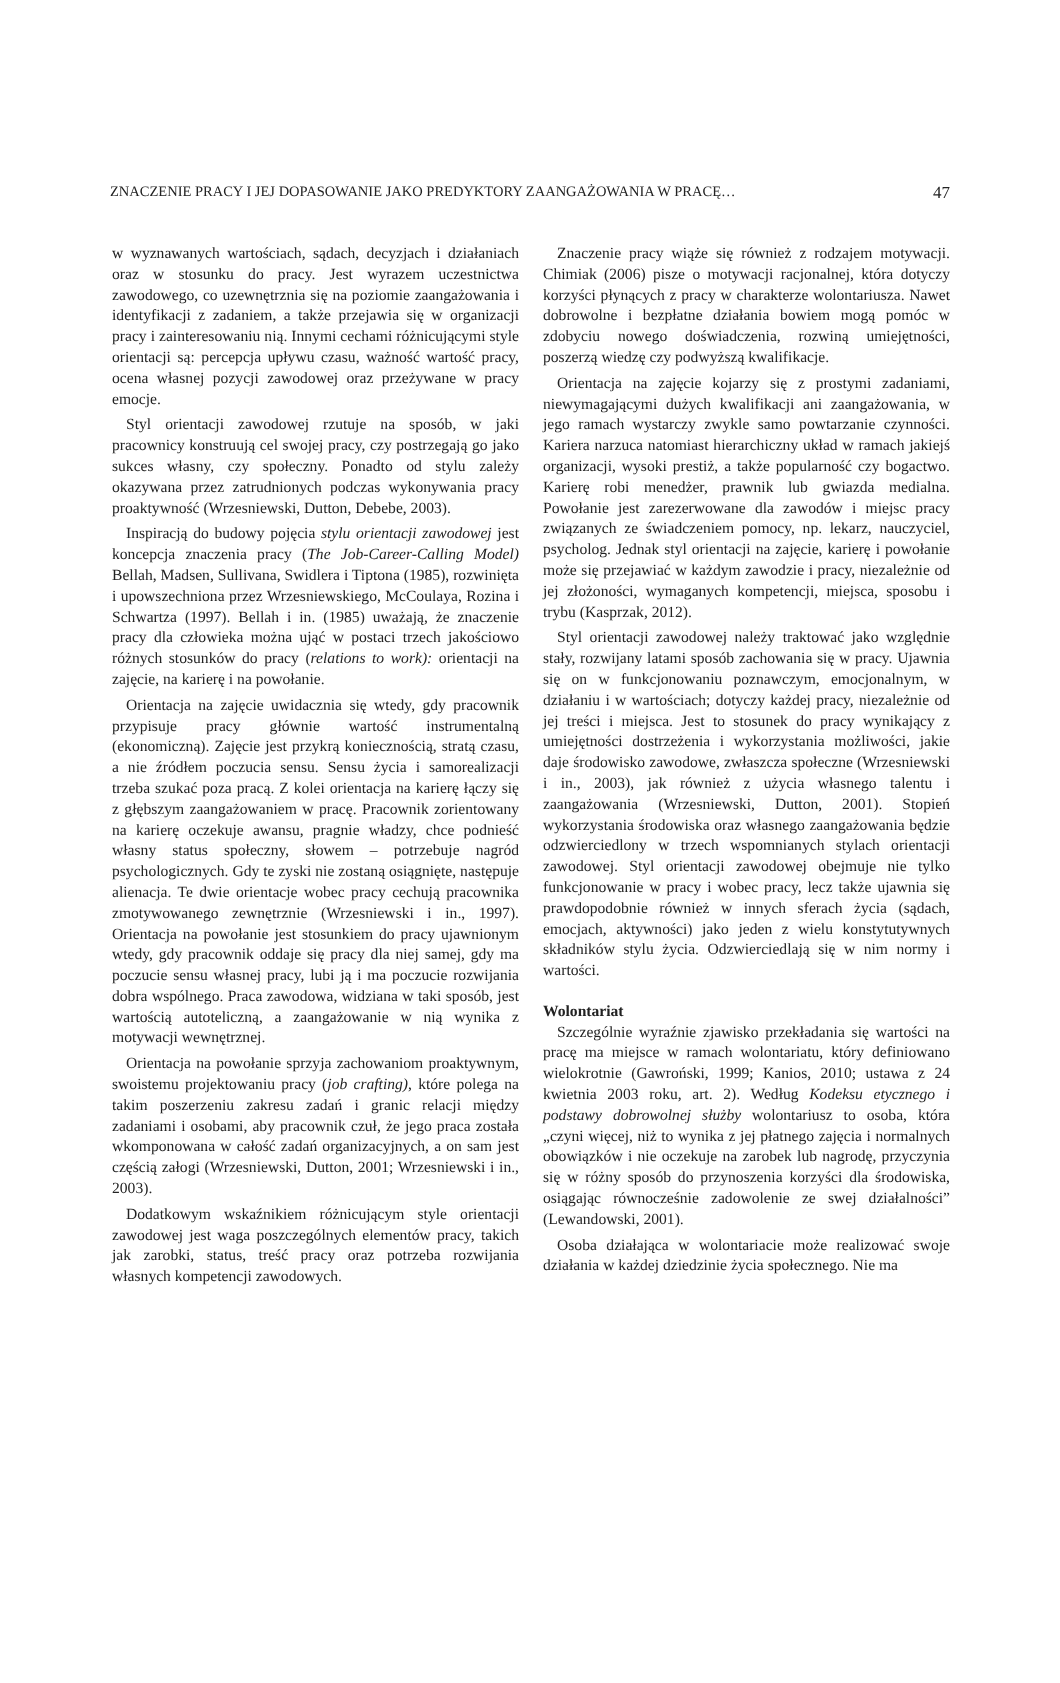ZNACZENIE PRACY I JEJ DOPASOWANIE JAKO PREDYKTORY ZAANGAŻOWANIA W PRACĘ… 47
w wyznawanych wartościach, sądach, decyzjach i działaniach oraz w stosunku do pracy. Jest wyrazem uczestnictwa zawodowego, co uzewnętrznia się na poziomie zaangażowania i identyfikacji z zadaniem, a także przejawia się w organizacji pracy i zainteresowaniu nią. Innymi cechami różnicującymi style orientacji są: percepcja upływu czasu, ważność wartość pracy, ocena własnej pozycji zawodowej oraz przeżywane w pracy emocje.
Styl orientacji zawodowej rzutuje na sposób, w jaki pracownicy konstruują cel swojej pracy, czy postrzegają go jako sukces własny, czy społeczny. Ponadto od stylu zależy okazywana przez zatrudnionych podczas wykonywania pracy proaktywność (Wrzesniewski, Dutton, Debebe, 2003).
Inspiracją do budowy pojęcia stylu orientacji zawodowej jest koncepcja znaczenia pracy (The Job-Career-Calling Model) Bellah, Madsen, Sullivana, Swidlera i Tiptona (1985), rozwinięta i upowszechniona przez Wrzesniewskiego, McCoulaya, Rozina i Schwartza (1997). Bellah i in. (1985) uważają, że znaczenie pracy dla człowieka można ująć w postaci trzech jakościowo różnych stosunków do pracy (relations to work): orientacji na zajęcie, na karierę i na powołanie.
Orientacja na zajęcie uwidacznia się wtedy, gdy pracownik przypisuje pracy głównie wartość instrumentalną (ekonomiczną). Zajęcie jest przykrą koniecznością, stratą czasu, a nie źródłem poczucia sensu. Sensu życia i samorealizacji trzeba szukać poza pracą. Z kolei orientacja na karierę łączy się z głębszym zaangażowaniem w pracę. Pracownik zorientowany na karierę oczekuje awansu, pragnie władzy, chce podnieść własny status społeczny, słowem – potrzebuje nagród psychologicznych. Gdy te zyski nie zostaną osiągnięte, następuje alienacja. Te dwie orientacje wobec pracy cechują pracownika zmotywowanego zewnętrznie (Wrzesniewski i in., 1997). Orientacja na powołanie jest stosunkiem do pracy ujawnionym wtedy, gdy pracownik oddaje się pracy dla niej samej, gdy ma poczucie sensu własnej pracy, lubi ją i ma poczucie rozwijania dobra wspólnego. Praca zawodowa, widziana w taki sposób, jest wartością autoteliczną, a zaangażowanie w nią wynika z motywacji wewnętrznej.
Orientacja na powołanie sprzyja zachowaniom proaktywnym, swoistemu projektowaniu pracy (job crafting), które polega na takim poszerzeniu zakresu zadań i granic relacji między zadaniami i osobami, aby pracownik czuł, że jego praca została wkomponowana w całość zadań organizacyjnych, a on sam jest częścią załogi (Wrzesniewski, Dutton, 2001; Wrzesniewski i in., 2003).
Dodatkowym wskaźnikiem różnicującym style orientacji zawodowej jest waga poszczególnych elementów pracy, takich jak zarobki, status, treść pracy oraz potrzeba rozwijania własnych kompetencji zawodowych.
Znaczenie pracy wiąże się również z rodzajem motywacji. Chimiak (2006) pisze o motywacji racjonalnej, która dotyczy korzyści płynących z pracy w charakterze wolontariusza. Nawet dobrowolne i bezpłatne działania bowiem mogą pomóc w zdobyciu nowego doświadczenia, rozwiną umiejętności, poszerzą wiedzę czy podwyższą kwalifikacje.
Orientacja na zajęcie kojarzy się z prostymi zadaniami, niewymagającymi dużych kwalifikacji ani zaangażowania, w jego ramach wystarczy zwykle samo powtarzanie czynności. Kariera narzuca natomiast hierarchiczny układ w ramach jakiejś organizacji, wysoki prestiż, a także popularność czy bogactwo. Karierę robi menedżer, prawnik lub gwiazda medialna. Powołanie jest zarezerwowane dla zawodów i miejsc pracy związanych ze świadczeniem pomocy, np. lekarz, nauczyciel, psycholog. Jednak styl orientacji na zajęcie, karierę i powołanie może się przejawiać w każdym zawodzie i pracy, niezależnie od jej złożoności, wymaganych kompetencji, miejsca, sposobu i trybu (Kasprzak, 2012).
Styl orientacji zawodowej należy traktować jako względnie stały, rozwijany latami sposób zachowania się w pracy. Ujawnia się on w funkcjonowaniu poznawczym, emocjonalnym, w działaniu i w wartościach; dotyczy każdej pracy, niezależnie od jej treści i miejsca. Jest to stosunek do pracy wynikający z umiejętności dostrzeżenia i wykorzystania możliwości, jakie daje środowisko zawodowe, zwłaszcza społeczne (Wrzesniewski i in., 2003), jak również z użycia własnego talentu i zaangażowania (Wrzesniewski, Dutton, 2001). Stopień wykorzystania środowiska oraz własnego zaangażowania będzie odzwierciedlony w trzech wspomnianych stylach orientacji zawodowej. Styl orientacji zawodowej obejmuje nie tylko funkcjonowanie w pracy i wobec pracy, lecz także ujawnia się prawdopodobnie również w innych sferach życia (sądach, emocjach, aktywności) jako jeden z wielu konstytutywnych składników stylu życia. Odzwierciedlają się w nim normy i wartości.
Wolontariat
Szczególnie wyraźnie zjawisko przekładania się wartości na pracę ma miejsce w ramach wolontariatu, który definiowano wielokrotnie (Gawroński, 1999; Kanios, 2010; ustawa z 24 kwietnia 2003 roku, art. 2). Według Kodeksu etycznego i podstawy dobrowolnej służby wolontariusz to osoba, która „czyni więcej, niż to wynika z jej płatnego zajęcia i normalnych obowiązków i nie oczekuje na zarobek lub nagrodę, przyczynia się w różny sposób do przynoszenia korzyści dla środowiska, osiągając równocześnie zadowolenie ze swej działalności” (Lewandowski, 2001).
Osoba działająca w wolontariacie może realizować swoje działania w każdej dziedzinie życia społecznego. Nie ma